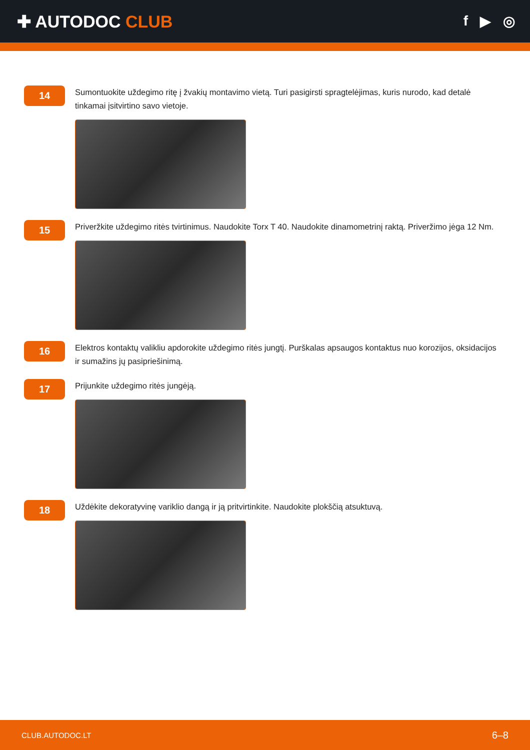✚ AUTODOC CLUB
f ▶ ◎
14
Sumontuokite uždegimo ritę į žvakių montavimo vietą. Turi pasigirsti spragtelėjimas, kuris nurodo, kad detalė tinkamai įsitvirtino savo vietoje.
15
Priveržkite uždegimo ritės tvirtinimus. Naudokite Torx T 40. Naudokite dinamometrinį raktą. Priveržimo jėga 12 Nm.
16
Elektros kontaktų valikliu apdorokite uždegimo ritės jungtį. Purškalas apsaugos kontaktus nuo korozijos, oksidacijos ir sumažins jų pasipriešinimą.
17
Prijunkite uždegimo ritės jungėją.
18
Uždėkite dekoratyvinę variklio dangą ir ją pritvirtinkite. Naudokite plokščią atsuktuvą.
CLUB.AUTODOC.LT 6–8